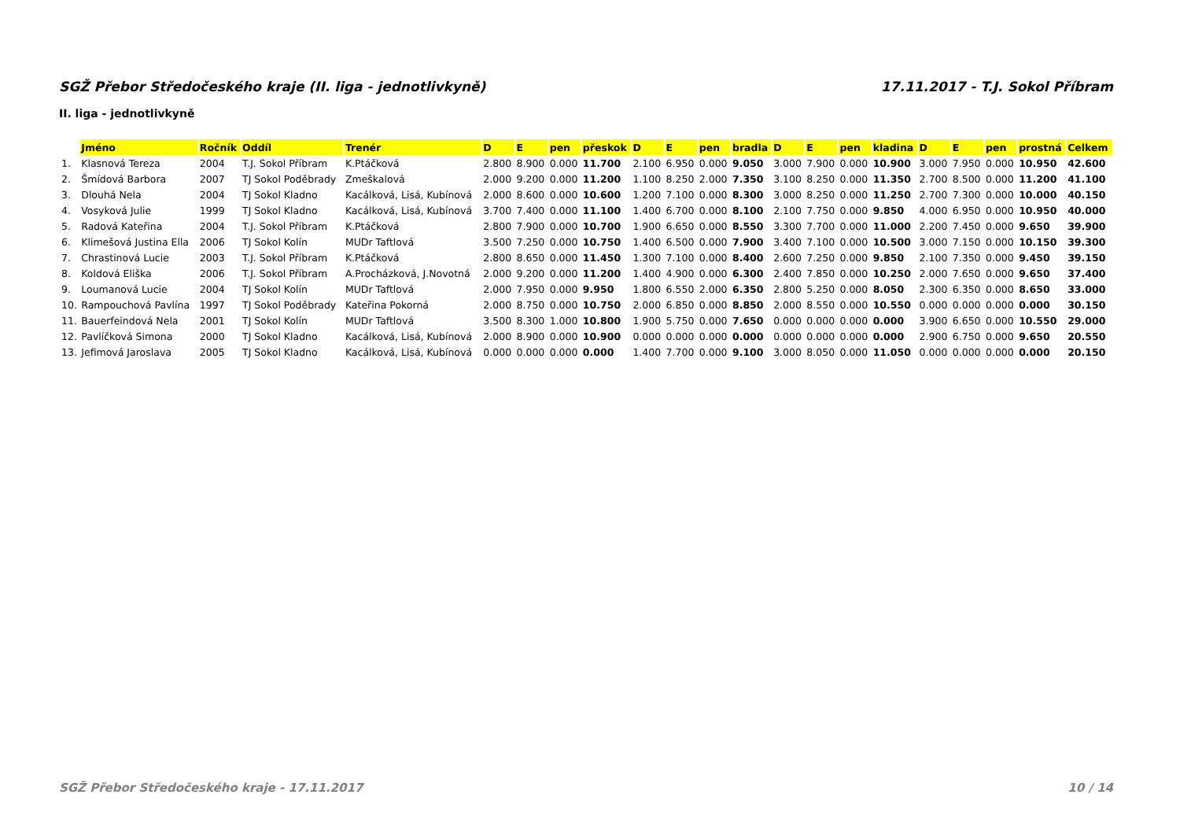SGŽ Přebor Středočeského kraje (II. liga - jednotlivkyně) 17.11.2017 - T.J. Sokol Příbram
II. liga - jednotlivkyně
| | Jméno | Ročník | Oddíl | Trenér | D | E | pen | přeskok | D | E | pen | bradla | D | E | pen | kladina | D | E | pen | prostná | Celkem |
| --- | --- | --- | --- | --- | --- | --- | --- | --- | --- | --- | --- | --- | --- | --- | --- | --- | --- | --- | --- | --- | --- |
| 1. | Klasnová Tereza | 2004 | T.J. Sokol Příbram | K.Ptáčková | 2.800 | 8.900 | 0.000 | 11.700 | 2.100 | 6.950 | 0.000 | 9.050 | 3.000 | 7.900 | 0.000 | 10.900 | 3.000 | 7.950 | 0.000 | 10.950 | 42.600 |
| 2. | Šmídová Barbora | 2007 | TJ Sokol Poděbrady | Zmeškalová | 2.000 | 9.200 | 0.000 | 11.200 | 1.100 | 8.250 | 2.000 | 7.350 | 3.100 | 8.250 | 0.000 | 11.350 | 2.700 | 8.500 | 0.000 | 11.200 | 41.100 |
| 3. | Dlouhá Nela | 2004 | TJ Sokol Kladno | Kacálková, Lisá, Kubínová | 2.000 | 8.600 | 0.000 | 10.600 | 1.200 | 7.100 | 0.000 | 8.300 | 3.000 | 8.250 | 0.000 | 11.250 | 2.700 | 7.300 | 0.000 | 10.000 | 40.150 |
| 4. | Vosyková Julie | 1999 | TJ Sokol Kladno | Kacálková, Lisá, Kubínová | 3.700 | 7.400 | 0.000 | 11.100 | 1.400 | 6.700 | 0.000 | 8.100 | 2.100 | 7.750 | 0.000 | 9.850 | 4.000 | 6.950 | 0.000 | 10.950 | 40.000 |
| 5. | Radová Kateřina | 2004 | T.J. Sokol Příbram | K.Ptáčková | 2.800 | 7.900 | 0.000 | 10.700 | 1.900 | 6.650 | 0.000 | 8.550 | 3.300 | 7.700 | 0.000 | 11.000 | 2.200 | 7.450 | 0.000 | 9.650 | 39.900 |
| 6. | Klimešová Justina Ella | 2006 | TJ Sokol Kolín | MUDr Taftlová | 3.500 | 7.250 | 0.000 | 10.750 | 1.400 | 6.500 | 0.000 | 7.900 | 3.400 | 7.100 | 0.000 | 10.500 | 3.000 | 7.150 | 0.000 | 10.150 | 39.300 |
| 7. | Chrastinová Lucie | 2003 | T.J. Sokol Příbram | K.Ptáčková | 2.800 | 8.650 | 0.000 | 11.450 | 1.300 | 7.100 | 0.000 | 8.400 | 2.600 | 7.250 | 0.000 | 9.850 | 2.100 | 7.350 | 0.000 | 9.450 | 39.150 |
| 8. | Koldová Eliška | 2006 | T.J. Sokol Příbram | A.Procházková, J.Novotná | 2.000 | 9.200 | 0.000 | 11.200 | 1.400 | 4.900 | 0.000 | 6.300 | 2.400 | 7.850 | 0.000 | 10.250 | 2.000 | 7.650 | 0.000 | 9.650 | 37.400 |
| 9. | Loumanová Lucie | 2004 | TJ Sokol Kolín | MUDr Taftlová | 2.000 | 7.950 | 0.000 | 9.950 | 1.800 | 6.550 | 2.000 | 6.350 | 2.800 | 5.250 | 0.000 | 8.050 | 2.300 | 6.350 | 0.000 | 8.650 | 33.000 |
| 10. | Rampouchová Pavlína | 1997 | TJ Sokol Poděbrady | Kateřina Pokorná | 2.000 | 8.750 | 0.000 | 10.750 | 2.000 | 6.850 | 0.000 | 8.850 | 2.000 | 8.550 | 0.000 | 10.550 | 0.000 | 0.000 | 0.000 | 0.000 | 30.150 |
| 11. | Bauerfeindová Nela | 2001 | TJ Sokol Kolín | MUDr Taftlová | 3.500 | 8.300 | 1.000 | 10.800 | 1.900 | 5.750 | 0.000 | 7.650 | 0.000 | 0.000 | 0.000 | 0.000 | 3.900 | 6.650 | 0.000 | 10.550 | 29.000 |
| 12. | Pavlíčková Simona | 2000 | TJ Sokol Kladno | Kacálková, Lisá, Kubínová | 2.000 | 8.900 | 0.000 | 10.900 | 0.000 | 0.000 | 0.000 | 0.000 | 0.000 | 0.000 | 0.000 | 0.000 | 2.900 | 6.750 | 0.000 | 9.650 | 20.550 |
| 13. | Jefimová Jaroslava | 2005 | TJ Sokol Kladno | Kacálková, Lisá, Kubínová | 0.000 | 0.000 | 0.000 | 0.000 | 1.400 | 7.700 | 0.000 | 9.100 | 3.000 | 8.050 | 0.000 | 11.050 | 0.000 | 0.000 | 0.000 | 0.000 | 20.150 |
SGŽ Přebor Středočeského kraje - 17.11.2017 10 / 14